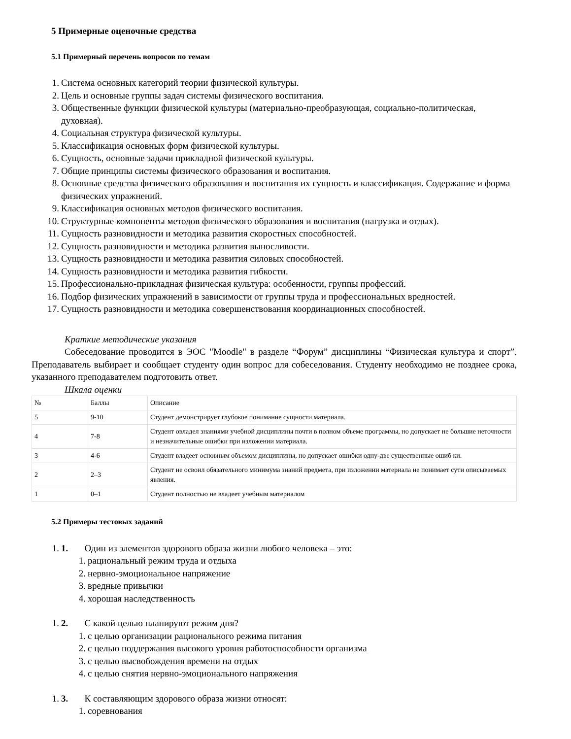5 Примерные оценочные средства
5.1 Примерный перечень вопросов по темам
1. Система основных категорий теории физической культуры.
2. Цель и основные группы задач системы физического воспитания.
3. Общественные функции физической культуры (материально-преобразующая, социально-политическая, духовная).
4. Социальная структура физической культуры.
5. Классификация основных форм физической культуры.
6. Сущность, основные задачи прикладной физической культуры.
7. Общие принципы системы физического образования и воспитания.
8. Основные средства физического образования и воспитания их сущность и классификация. Содержание и форма физических упражнений.
9. Классификация основных методов физического воспитания.
10. Структурные компоненты методов физического образования и воспитания (нагрузка и отдых).
11. Сущность разновидности и методика развития скоростных способностей.
12. Сущность разновидности и методика развития выносливости.
13. Сущность разновидности и методика развития силовых способностей.
14. Сущность разновидности и методика развития гибкости.
15. Профессионально-прикладная физическая культура: особенности, группы профессий.
16. Подбор физических упражнений в зависимости от группы труда и профессиональных вредностей.
17. Сущность разновидности и методика совершенствования координационных способностей.
Краткие методические указания
Собеседование проводится в ЭОС "Moodle" в разделе “Форум” дисциплины “Физическая культура и спорт”. Преподаватель выбирает и сообщает студенту один вопрос для собеседования. Студенту необходимо не позднее срока, указанного преподавателем подготовить ответ.
Шкала оценки
| № | Баллы | Описание |
| 5 | 9-10 | Студент демонстрирует глубокое понимание сущности материала. |
| 4 | 7-8 | Студент овладел знаниями учебной дисциплины почти в полном объеме программы, но допускает не большие неточности и незначительные ошибки при изложении материала. |
| 3 | 4-6 | Студент владеет основным объемом дисциплины, но допускает ошибки одну-две существенные ошиб ки. |
| 2 | 2–3 | Студент не освоил обязательного минимума знаний предмета, при изложении материала не понимает сути описываемых явления. |
| 1 | 0–1 | Студент полностью не владеет учебным материалом |
5.2 Примеры тестовых заданий
1. 1. Один из элементов здорового образа жизни любого человека – это:
1. рациональный режим труда и отдыха
2. нервно-эмоциональное напряжение
3. вредные привычки
4. хорошая наследственность
1. 2. С какой целью планируют режим дня?
1. с целью организации рационального режима питания
2. с целью поддержания высокого уровня работоспособности организма
3. с целью высвобождения времени на отдых
4. с целью снятия нервно-эмоционального напряжения
1. 3. К составляющим здорового образа жизни относят:
1. соревнования